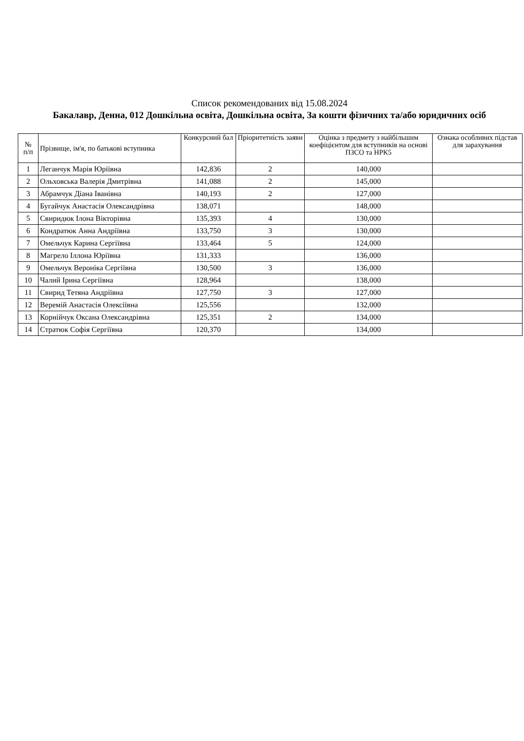Список рекомендованих від 15.08.2024
Бакалавр, Денна, 012 Дошкільна освіта, Дошкільна освіта, За кошти фізичних та/або юридичних осіб
| № п/п | Прізвище, ім'я, по батькові вступника | Конкурсний бал | Пріоритетність заяви | Оцінка з предмету з найбільшим коефіцієнтом для вступників на основі ПЗСО та НРК5 | Ознака особливих підстав для зарахування |
| --- | --- | --- | --- | --- | --- |
| 1 | Леганчук Марія Юріївна | 142,836 | 2 | 140,000 | |
| 2 | Ольховська Валерія Дмитрівна | 141,088 | 2 | 145,000 | |
| 3 | Абрамчук Діана Іванівна | 140,193 | 2 | 127,000 | |
| 4 | Бугайчук Анастасія Олександрівна | 138,071 | | 148,000 | |
| 5 | Свиридюк Ілона Вікторівна | 135,393 | 4 | 130,000 | |
| 6 | Кондратюк Анна Андріївна | 133,750 | 3 | 130,000 | |
| 7 | Омельчук Карина Сергіївна | 133,464 | 5 | 124,000 | |
| 8 | Магрело Іллона Юріївна | 131,333 | | 136,000 | |
| 9 | Омельчук Вероніка Сергіївна | 130,500 | 3 | 136,000 | |
| 10 | Чалий Ірина Сергіївна | 128,964 | | 138,000 | |
| 11 | Свирид Тетяна Андріївна | 127,750 | 3 | 127,000 | |
| 12 | Веремій Анастасія Олексіївна | 125,556 | | 132,000 | |
| 13 | Корнійчук Оксана Олександрівна | 125,351 | 2 | 134,000 | |
| 14 | Стратюк Софія Сергіївна | 120,370 | | 134,000 | |